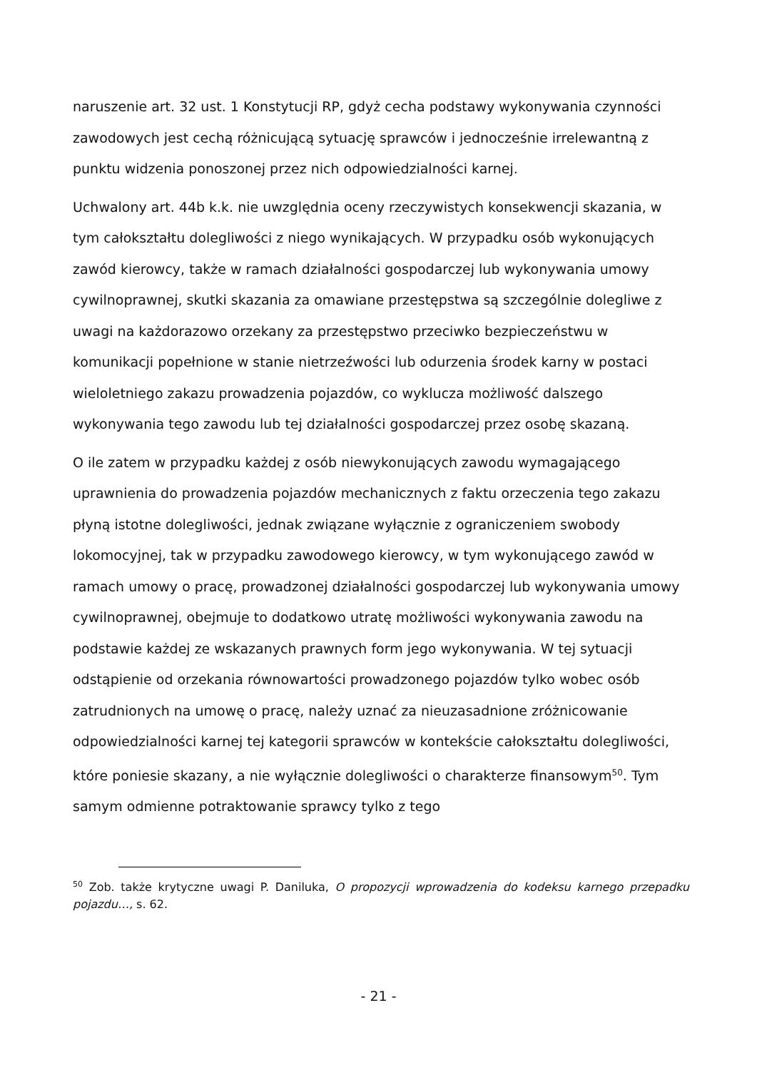naruszenie art. 32 ust. 1 Konstytucji RP, gdyż cecha podstawy wykonywania czynności zawodowych jest cechą różnicującą sytuację sprawców i jednocześnie irrelewantną z punktu widzenia ponoszonej przez nich odpowiedzialności karnej.
Uchwalony art. 44b k.k. nie uwzględnia oceny rzeczywistych konsekwencji skazania, w tym całokształtu dolegliwości z niego wynikających. W przypadku osób wykonujących zawód kierowcy, także w ramach działalności gospodarczej lub wykonywania umowy cywilnoprawnej, skutki skazania za omawiane przestępstwa są szczególnie dolegliwe z uwagi na każdorazowo orzekany za przestępstwo przeciwko bezpieczeństwu w komunikacji popełnione w stanie nietrzeźwości lub odurzenia środek karny w postaci wieloletniego zakazu prowadzenia pojazdów, co wyklucza możliwość dalszego wykonywania tego zawodu lub tej działalności gospodarczej przez osobę skazaną.
O ile zatem w przypadku każdej z osób niewykonujących zawodu wymagającego uprawnienia do prowadzenia pojazdów mechanicznych z faktu orzeczenia tego zakazu płyną istotne dolegliwości, jednak związane wyłącznie z ograniczeniem swobody lokomocyjnej, tak w przypadku zawodowego kierowcy, w tym wykonującego zawód w ramach umowy o pracę, prowadzonej działalności gospodarczej lub wykonywania umowy cywilnoprawnej, obejmuje to dodatkowo utratę możliwości wykonywania zawodu na podstawie każdej ze wskazanych prawnych form jego wykonywania. W tej sytuacji odstąpienie od orzekania równowartości prowadzonego pojazdów tylko wobec osób zatrudnionych na umowę o pracę, należy uznać za nieuzasadnione zróżnicowanie odpowiedzialności karnej tej kategorii sprawców w kontekście całokształtu dolegliwości, które poniesie skazany, a nie wyłącznie dolegliwości o charakterze finansowym<sup>50</sup>. Tym samym odmienne potraktowanie sprawcy tylko z tego
<sup>50</sup> Zob. także krytyczne uwagi P. Daniluka, O propozycji wprowadzenia do kodeksu karnego przepadku pojazdu…, s. 62.
- 21 -